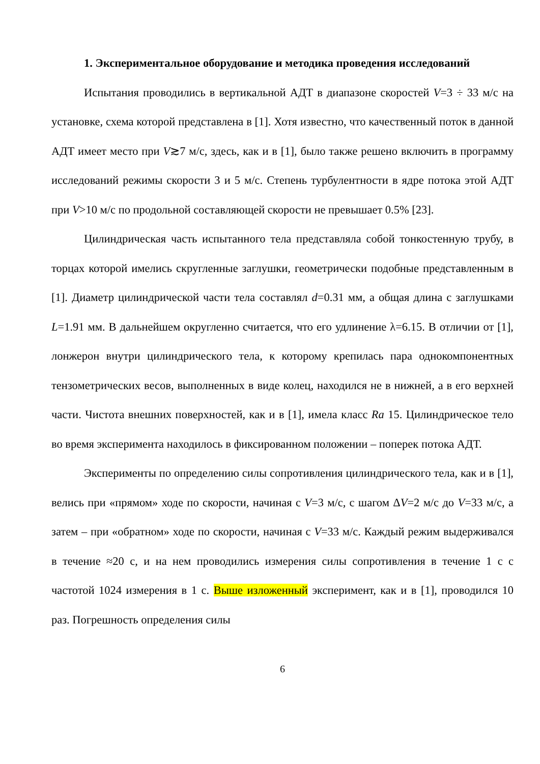1. Экспериментальное оборудование и методика проведения исследований
Испытания проводились в вертикальной АДТ в диапазоне скоростей V=3 ÷ 33 м/с на установке, схема которой представлена в [1]. Хотя известно, что качественный поток в данной АДТ имеет место при V≳7 м/с, здесь, как и в [1], было также решено включить в программу исследований режимы скорости 3 и 5 м/с. Степень турбулентности в ядре потока этой АДТ при V>10 м/с по продольной составляющей скорости не превышает 0.5% [23].
Цилиндрическая часть испытанного тела представляла собой тонкостенную трубу, в торцах которой имелись скругленные заглушки, геометрически подобные представленным в [1]. Диаметр цилиндрической части тела составлял d=0.31 мм, а общая длина с заглушками L=1.91 мм. В дальнейшем округленно считается, что его удлинение λ=6.15. В отличии от [1], лонжерон внутри цилиндрического тела, к которому крепилась пара однокомпонентных тензометрических весов, выполненных в виде колец, находился не в нижней, а в его верхней части. Чистота внешних поверхностей, как и в [1], имела класс Ra 15. Цилиндрическое тело во время эксперимента находилось в фиксированном положении – поперек потока АДТ.
Эксперименты по определению силы сопротивления цилиндрического тела, как и в [1], велись при «прямом» ходе по скорости, начиная с V=3 м/с, с шагом ΔV=2 м/с до V=33 м/с, а затем – при «обратном» ходе по скорости, начиная с V=33 м/с. Каждый режим выдерживался в течение ≈20 с, и на нем проводились измерения силы сопротивления в течение 1 с с частотой 1024 измерения в 1 с. Выше изложенный эксперимент, как и в [1], проводился 10 раз. Погрешность определения силы
6